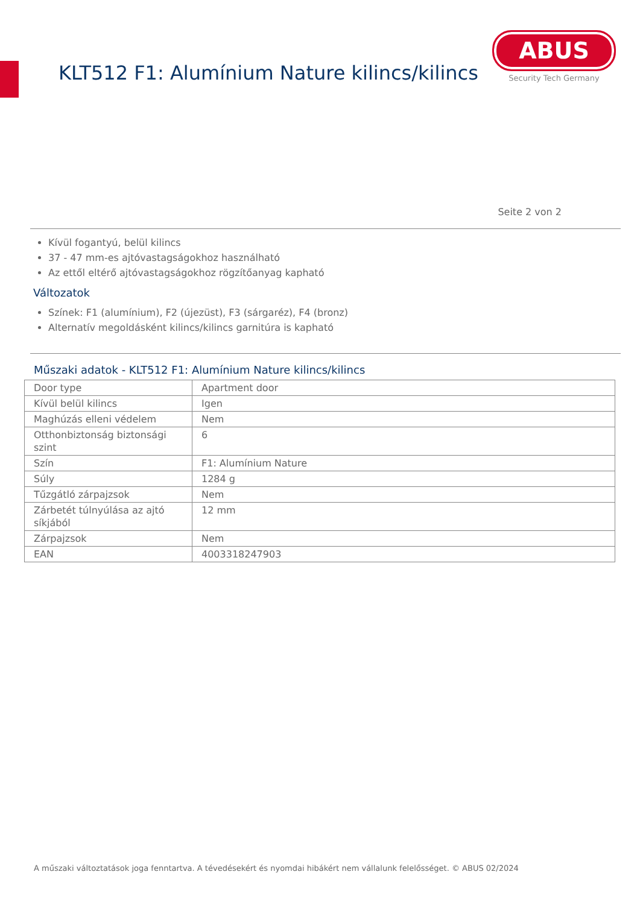KLT512 F1: Alumínium Nature kilincs/kilincs
ABUS
Security Tech Germany
Seite 2 von 2
Kívül fogantyú, belül kilincs
37 - 47 mm-es ajtóvastagságokhoz használható
Az ettől eltérő ajtóvastagságokhoz rögzítőanyag kapható
Változatok
Színek: F1 (alumínium), F2 (újezüst), F3 (sárgaréz), F4 (bronz)
Alternatív megoldásként kilincs/kilincs garnitúra is kapható
Műszaki adatok - KLT512 F1: Alumínium Nature kilincs/kilincs
| Door type | Apartment door |
| Kívül belül kilincs | Igen |
| Maghúzás elleni védelem | Nem |
| Otthonbiztonság biztonsági szint | 6 |
| Szín | F1: Alumínium Nature |
| Súly | 1284 g |
| Tűzgátló zárpajzsok | Nem |
| Zárbetét túlnyúlása az ajtó síkjából | 12 mm |
| Zárpajzsok | Nem |
| EAN | 4003318247903 |
A műszaki változtatások joga fenntartva. A tévedésekért és nyomdai hibákért nem vállalunk felelősséget. © ABUS 02/2024